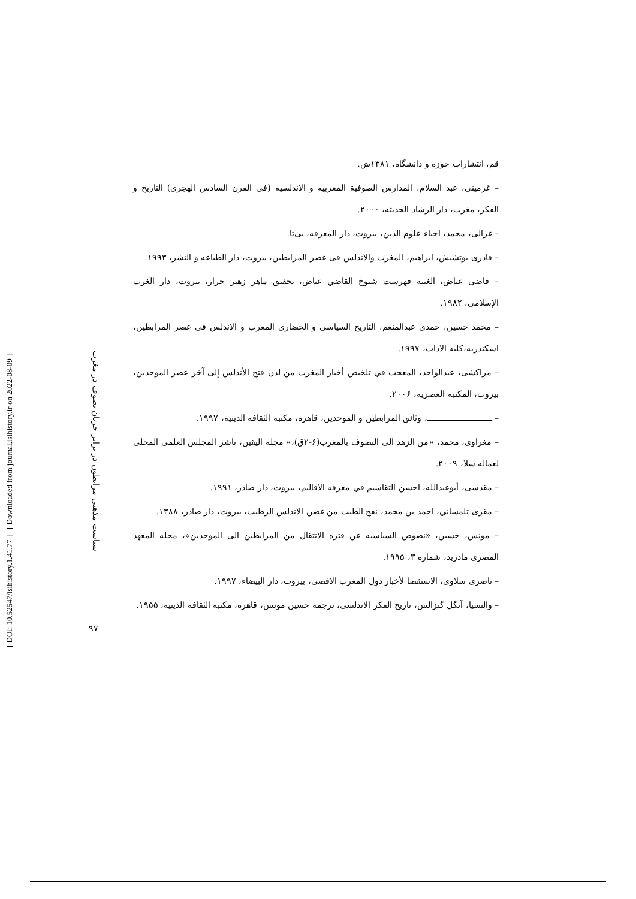[ DOI: 10.52547/isihistory.1.41.77 ] [ Downloaded from journal.isihistory.ir on 2022-08-09 ]
سیاست مذهبی مرابطون در برابر جریان تصوف در مغرب
۹۷
قم، انتشارات حوزه و دانشگاه، ۱۳۸۱ش.
– غرمینی، عبد السلام، المدارس الصوفیة المغربیه و الاندلسیه (فی القرن السادس الهجری) التاریخ و الفکر، مغرب، دار الرشاد الحدیثه، ۲۰۰۰.
– غزالی، محمد، احیاء علوم الدین، بیروت، دار المعرفه، بی‌تا.
– قادری بوتشیش، ابراهیم، المغرب والاندلس فی عصر المرابطین، بیروت، دار الطباعه و النشر، ۱۹۹۳.
– قاضی عیاض، الغنیه فهرست شیوخ القاضي عیاض، تحقیق ماهر زهیر جرار، بیروت، دار الغرب الإسلامي، ۱۹۸۲.
– محمد حسین، حمدی عبدالمنعم، التاریخ السیاسی و الحضاری المغرب و الاندلس فی عصر المرابطین، اسکندریه،کلیه الاداب، ۱۹۹۷.
– مراکشی، عبدالواحد، المعجب في تلخیص أخبار المغرب من لدن فتح الأندلس إلی آخر عصر الموحدین، بیروت، المکتبه العصریه، ۲۰۰۶.
– ـــــــــــــــــــــــــــ، وثائق المرابطین و الموحدین، قاهره، مکتبه الثقافه الدینیه، ۱۹۹۷.
– مغراوی، محمد، «من الزهد الی التصوف بالمغرب(۶-۲ق)،» مجله الیقین، ناشر المجلس العلمی المحلی لعماله سلا، ۲۰۰۹.
– مقدسی، أبوعبدالله، احسن التقاسیم في معرفه الاقالیم، بیروت، دار صادر، ۱۹۹۱.
– مقری تلمساني، احمد بن محمد، نفح الطیب من غصن الاندلس الرطیب، بیروت، دار صادر، ۱۳۸۸.
– مونس، حسین، «نصوص السیاسیه عن فتره الانتقال من المرابطین الی الموحدین»، مجله المعهد المصری مادرید، شماره ۳، ۱۹۹۵.
– ناصری سلاوی، الاستقصا لأخبار دول المغرب الاقصی، بیروت، دار البیضاء، ۱۹۹۷.
– والنسیا، آنگل گنزالس، تاریخ الفکر الاندلسی، ترجمه حسین مونس، قاهره، مکتبه الثقافه الدینیه، ۱۹۵۵.